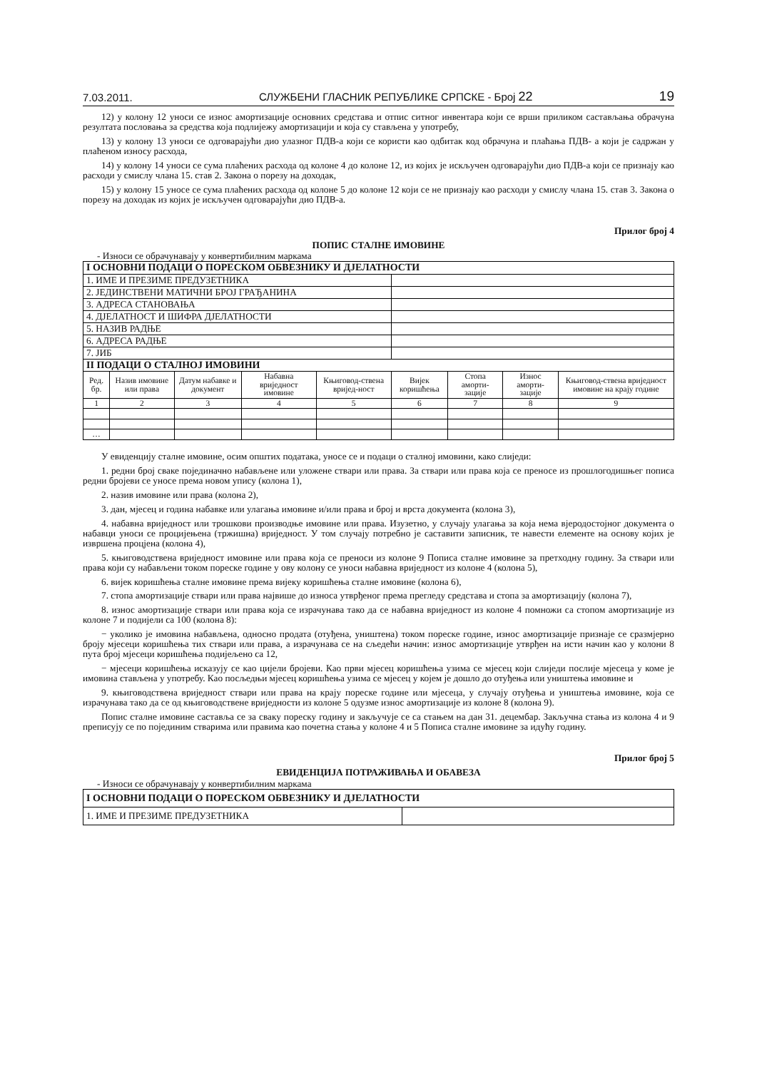7.03.2011. СЛУЖБЕНИ ГЛАСНИК РЕПУБЛИКЕ СРПСКЕ - Број 22 19
12) у колону 12 уноси се износ амортизације основних средстава и отпис ситног инвентара који се врши приликом састављања обрачуна резултата пословања за средства која подлијежу амортизацији и која су стављена у употребу,
13) у колону 13 уноси се одговарајући дио улазног ПДВ-а који се користи као одбитак код обрачуна и плаћања ПДВ- а који је садржан у плаћеном износу расхода,
14) у колону 14 уноси се сума плаћених расхода од колоне 4 до колоне 12, из којих је искључен одговарајући дио ПДВ-а који се признају као расходи у смислу члана 15. став 2. Закона о порезу на доходак,
15) у колону 15 уносе се сума плаћених расхода од колоне 5 до колоне 12 који се не признају као расходи у смислу члана 15. став 3. Закона о порезу на доходак из којих је искључен одговарајући дио ПДВ-а.
Прилог број 4
ПОПИС СТАЛНЕ ИМОВИНЕ
- Износи се обрачунавају у конвертибилним маркама
| I ОСНОВНИ ПОДАЦИ О ПОРЕСКОМ ОБВЕЗНИКУ И ДЈЕЛАТНОСТИ | | | | | | | | |
| 1. ИМЕ И ПРЕЗИМЕ ПРЕДУЗЕТНИКА | | | | | | | | |
| 2. ЈЕДИНСТВЕНИ МАТИЧНИ БРОЈ ГРАЂАНИНА | | | | | | | | |
| 3. АДРЕСА СТАНОВАЊА | | | | | | | | |
| 4. ДЈЕЛАТНОСТ И ШИФРА ДЈЕЛАТНОСТИ | | | | | | | | |
| 5. НАЗИВ РАДЊЕ | | | | | | | | |
| 6. АДРЕСА РАДЊЕ | | | | | | | | |
| 7. ЈИБ | | | | | | | | |
| II ПОДАЦИ О СТАЛНОЈ ИМОВИНИ | | | | | | | | |
| Ред. бр. | Назив имовине или права | Датум набавке и документ | Набавна вриједност имовине | Књиговод-ствена вријед-ност | Вијек коришћења | Стопа аморти-зације | Износ аморти-зације | Књиговод-ствена вриједност имовине на крају године |
| 1 | 2 | 3 | 4 | 5 | 6 | 7 | 8 | 9 |
| … | | | | | | | | |
У евиденцију сталне имовине, осим општих података, уносе се и подаци о сталној имовини, како слиједи:
1. редни број сваке појединачно набављене или уложене ствари или права. За ствари или права која се преносе из прошлогодишњег пописа редни бројеви се уносе према новом упису (колона 1),
2. назив имовине или права (колона 2),
3. дан, мјесец и година набавке или улагања имовине и/или права и број и врста документа (колона 3),
4. набавна вриједност или трошкови производње имовине или права. Изузетно, у случају улагања за која нема вјеродостојног документа о набавци уноси се процијењена (тржишна) вриједност. У том случају потребно је саставити записник, те навести елементе на основу којих је извршена процјена (колона 4),
5. књиговодствена вриједност имовине или права која се преноси из колоне 9 Пописа сталне имовине за претходну годину. За ствари или права који су набављени током пореске године у ову колону се уноси набавна вриједност из колоне 4 (колона 5),
6. вијек коришћења сталне имовине према вијеку коришћења сталне имовине (колона 6),
7. стопа амортизације ствари или права највише до износа утврђеног према прегледу средстава и стопа за амортизацију (колона 7),
8. износ амортизације ствари или права која се израчунава тако да се набавна вриједност из колоне 4 помножи са стопом амортизације из колоне 7 и подијели са 100 (колона 8):
− уколико је имовина набављена, односно продата (отуђена, уништена) током пореске године, износ амортизације признаје се сразмјерно броју мјесеци коришћења тих ствари или права, а израчунава се на сљедећи начин: износ амортизације утврђен на исти начин као у колони 8 пута број мјесеци коришћења подијељено са 12,
− мјесеци коришћења исказују се као цијели бројеви. Као први мјесец коришћења узима се мјесец који слиједи послије мјесеца у коме је имовина стављена у употребу. Као посљедњи мјесец коришћења узима се мјесец у којем је дошло до отуђења или уништења имовине и
9. књиговодствена вриједност ствари или права на крају пореске године или мјесеца, у случају отуђења и уништења имовине, која се израчунава тако да се од књиговодствене вриједности из колоне 5 одузме износ амортизације из колоне 8 (колона 9).
Попис сталне имовине саставља се за сваку пореску годину и закључује се са стањем на дан 31. децембар. Закључна стања из колона 4 и 9 преписују се по појединим стварима или правима као почетна стања у колоне 4 и 5 Пописа сталне имовине за идућу годину.
Прилог број 5
ЕВИДЕНЦИЈА ПОТРАЖИВАЊА И ОБАВЕЗА
- Износи се обрачунавају у конвертибилним маркама
| I ОСНОВНИ ПОДАЦИ О ПОРЕСКОМ ОБВЕЗНИКУ И ДЈЕЛАТНОСТИ | |
| 1. ИМЕ И ПРЕЗИМЕ ПРЕДУЗЕТНИКА | |